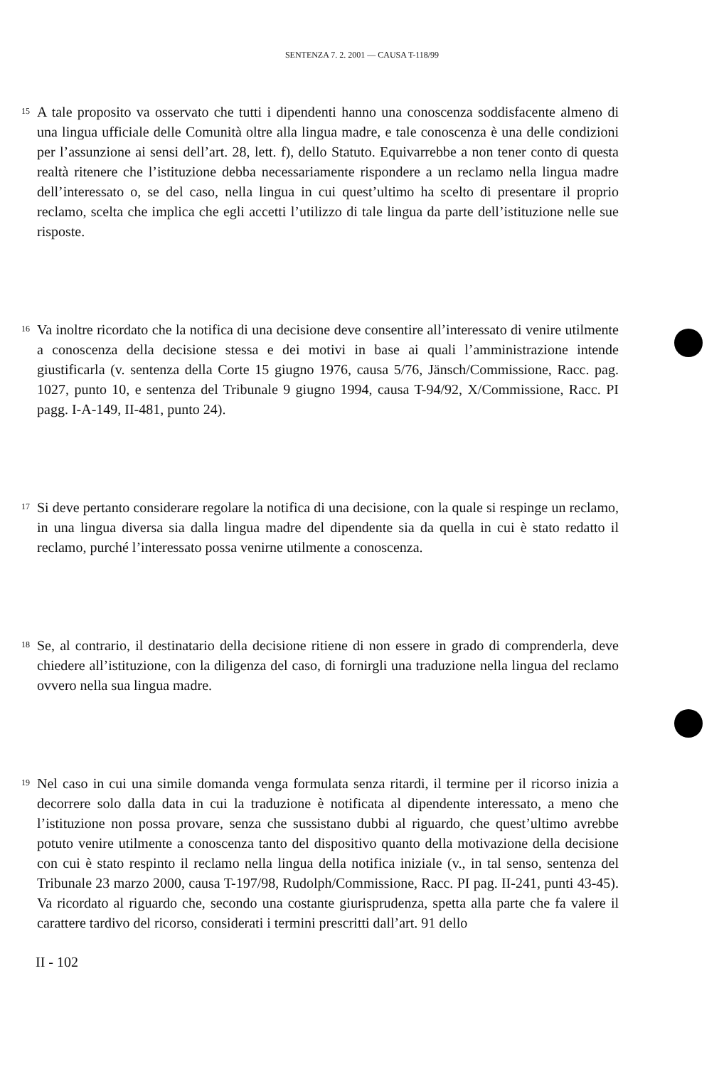SENTENZA 7. 2. 2001 — CAUSA T-118/99
15
A tale proposito va osservato che tutti i dipendenti hanno una conoscenza soddisfacente almeno di una lingua ufficiale delle Comunità oltre alla lingua madre, e tale conoscenza è una delle condizioni per l’assunzione ai sensi dell’art. 28, lett. f), dello Statuto. Equivarrebbe a non tener conto di questa realtà ritenere che l’istituzione debba necessariamente rispondere a un reclamo nella lingua madre dell’interessato o, se del caso, nella lingua in cui quest’ultimo ha scelto di presentare il proprio reclamo, scelta che implica che egli accetti l’utilizzo di tale lingua da parte dell’istituzione nelle sue risposte.
16
Va inoltre ricordato che la notifica di una decisione deve consentire all’interessato di venire utilmente a conoscenza della decisione stessa e dei motivi in base ai quali l’amministrazione intende giustificarla (v. sentenza della Corte 15 giugno 1976, causa 5/76, Jänsch/Commissione, Racc. pag. 1027, punto 10, e sentenza del Tribunale 9 giugno 1994, causa T-94/92, X/Commissione, Racc. PI pagg. I-A-149, II-481, punto 24).
17
Si deve pertanto considerare regolare la notifica di una decisione, con la quale si respinge un reclamo, in una lingua diversa sia dalla lingua madre del dipendente sia da quella in cui è stato redatto il reclamo, purché l’interessato possa venirne utilmente a conoscenza.
18
Se, al contrario, il destinatario della decisione ritiene di non essere in grado di comprenderla, deve chiedere all’istituzione, con la diligenza del caso, di fornirgli una traduzione nella lingua del reclamo ovvero nella sua lingua madre.
19
Nel caso in cui una simile domanda venga formulata senza ritardi, il termine per il ricorso inizia a decorrere solo dalla data in cui la traduzione è notificata al dipendente interessato, a meno che l’istituzione non possa provare, senza che sussistano dubbi al riguardo, che quest’ultimo avrebbe potuto venire utilmente a conoscenza tanto del dispositivo quanto della motivazione della decisione con cui è stato respinto il reclamo nella lingua della notifica iniziale (v., in tal senso, sentenza del Tribunale 23 marzo 2000, causa T-197/98, Rudolph/Commissione, Racc. PI pag. II-241, punti 43-45). Va ricordato al riguardo che, secondo una costante giurisprudenza, spetta alla parte che fa valere il carattere tardivo del ricorso, considerati i termini prescritti dall’art. 91 dello
II - 102